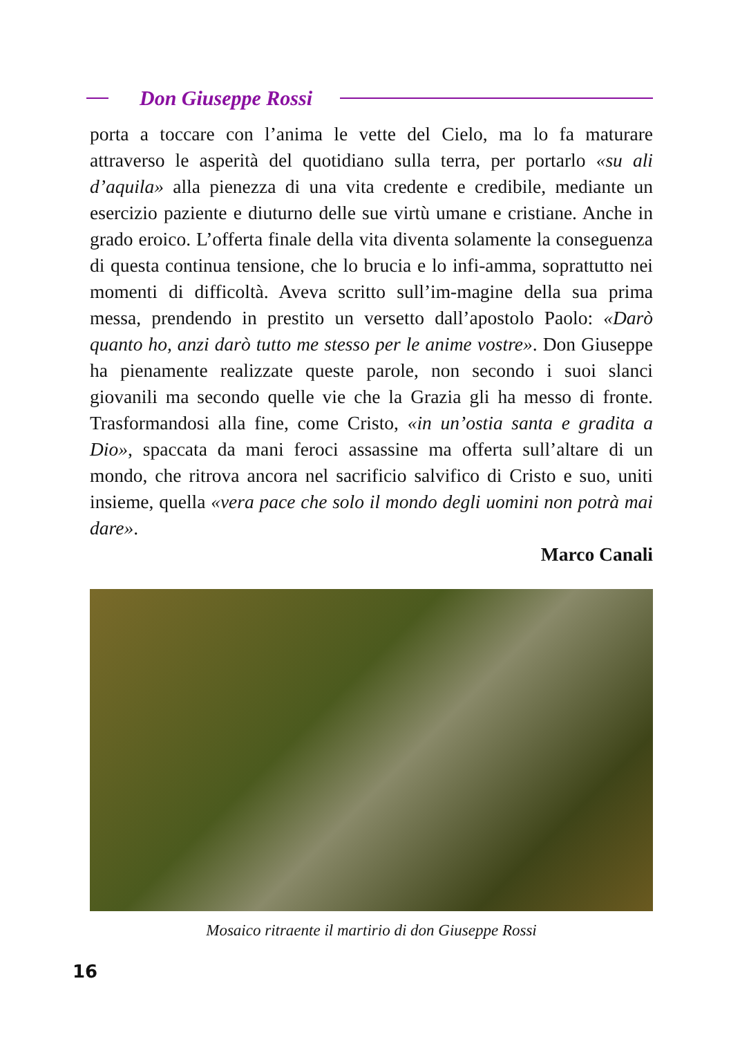Don Giuseppe Rossi
porta a toccare con l’anima le vette del Cielo, ma lo fa maturare attraverso le asperità del quotidiano sulla terra, per portarlo «su ali d’aquila» alla pienezza di una vita credente e credibile, mediante un esercizio paziente e diuturno delle sue virtù umane e cristiane. Anche in grado eroico. L’offerta finale della vita diventa solamente la conseguenza di questa continua tensione, che lo brucia e lo infi-amma, soprattutto nei momenti di difficoltà. Aveva scritto sull’im-magine della sua prima messa, prendendo in prestito un versetto dall’apostolo Paolo: «Darò quanto ho, anzi darò tutto me stesso per le anime vostre». Don Giuseppe ha pienamente realizzate queste parole, non secondo i suoi slanci giovanili ma secondo quelle vie che la Grazia gli ha messo di fronte. Trasformandosi alla fine, come Cristo, «in un’ostia santa e gradita a Dio», spaccata da mani feroci assassine ma offerta sull’altare di un mondo, che ritrova ancora nel sacrificio salvifico di Cristo e suo, uniti insieme, quella «vera pace che solo il mondo degli uomini non potrà mai dare».
Marco Canali
Mosaico ritraente il martirio di don Giuseppe Rossi
16